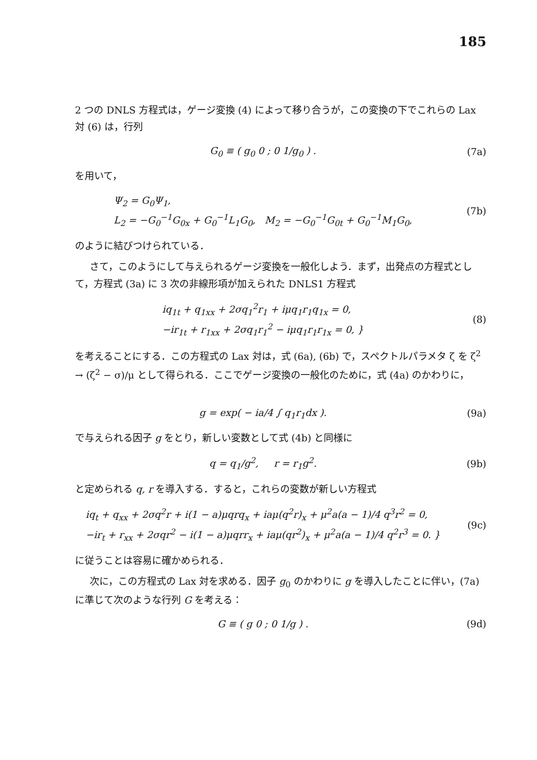185
2 つの DNLS 方程式は，ゲージ変換 (4) によって移り合うが，この変換の下でこれらの Lax 対 (6) は，行列
G<sub>0</sub> ≡ ( g<sub>0</sub> 0 ; 0 1/g<sub>0</sub> ) . (7a)
を用いて，
Ψ<sub>2</sub> = G<sub>0</sub>Ψ<sub>1</sub>,
L<sub>2</sub> = −G<sub>0</sub><sup>−1</sup>G<sub>0x</sub> + G<sub>0</sub><sup>−1</sup>L<sub>1</sub>G<sub>0</sub>, M<sub>2</sub> = −G<sub>0</sub><sup>−1</sup>G<sub>0t</sub> + G<sub>0</sub><sup>−1</sup>M<sub>1</sub>G<sub>0</sub>,
(7b)
のように結びつけられている．
さて，このようにして与えられるゲージ変換を一般化しよう．まず，出発点の方程式として，方程式 (3a) に 3 次の非線形項が加えられた DNLS1 方程式
iq<sub>1t</sub> + q<sub>1xx</sub> + 2σq<sub>1</sub><sup>2</sup>r<sub>1</sub> + iμq<sub>1</sub>r<sub>1</sub>q<sub>1x</sub> = 0,
−ir<sub>1t</sub> + r<sub>1xx</sub> + 2σq<sub>1</sub>r<sub>1</sub><sup>2</sup> − iμq<sub>1</sub>r<sub>1</sub>r<sub>1x</sub> = 0, }
(8)
を考えることにする．この方程式の Lax 対は，式 (6a), (6b) で，スペクトルパラメタ ζ を ζ<sup>2</sup> → (ζ<sup>2</sup> − σ)/μ として得られる．ここでゲージ変換の一般化のために，式 (4a) のかわりに，
g = exp( − ia/4 ∫ q<sub>1</sub>r<sub>1</sub>dx ). (9a)
で与えられる因子 g をとり，新しい変数として式 (4b) と同様に
q = q<sub>1</sub>/g<sup>2</sup>, r = r<sub>1</sub>g<sup>2</sup>. (9b)
と定められる q, r を導入する．すると，これらの変数が新しい方程式
iq<sub>t</sub> + q<sub>xx</sub> + 2σq<sup>2</sup>r + i(1 − a)μqrq<sub>x</sub> + iaμ(q<sup>2</sup>r)<sub>x</sub> + μ<sup>2</sup>a(a − 1)/4 q<sup>3</sup>r<sup>2</sup> = 0,
−ir<sub>t</sub> + r<sub>xx</sub> + 2σqr<sup>2</sup> − i(1 − a)μqrr<sub>x</sub> + iaμ(qr<sup>2</sup>)<sub>x</sub> + μ<sup>2</sup>a(a − 1)/4 q<sup>2</sup>r<sup>3</sup> = 0. }
(9c)
に従うことは容易に確かめられる．
次に，この方程式の Lax 対を求める．因子 g<sub>0</sub> のかわりに g を導入したことに伴い，(7a) に準じて次のような行列 G を考える：
G ≡ ( g 0 ; 0 1/g ) . (9d)